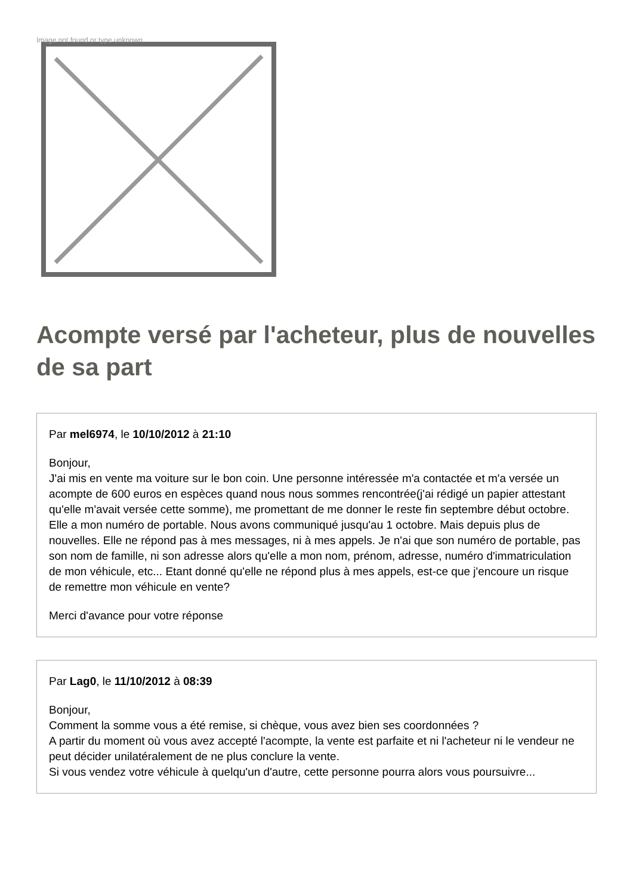Image not found or type unknown
Acompte versé par l'acheteur, plus de nouvelles de sa part
Par mel6974, le 10/10/2012 à 21:10
Bonjour,
J'ai mis en vente ma voiture sur le bon coin. Une personne intéressée m'a contactée et m'a versée un acompte de 600 euros en espèces quand nous nous sommes rencontrée(j'ai rédigé un papier attestant qu'elle m'avait versée cette somme), me promettant de me donner le reste fin septembre début octobre. Elle a mon numéro de portable. Nous avons communiqué jusqu'au 1 octobre. Mais depuis plus de nouvelles. Elle ne répond pas à mes messages, ni à mes appels. Je n'ai que son numéro de portable, pas son nom de famille, ni son adresse alors qu'elle a mon nom, prénom, adresse, numéro d'immatriculation de mon véhicule, etc... Etant donné qu'elle ne répond plus à mes appels, est-ce que j'encoure un risque de remettre mon véhicule en vente?
Merci d'avance pour votre réponse
Par Lag0, le 11/10/2012 à 08:39
Bonjour,
Comment la somme vous a été remise, si chèque, vous avez bien ses coordonnées ?
A partir du moment où vous avez accepté l'acompte, la vente est parfaite et ni l'acheteur ni le vendeur ne peut décider unilatéralement de ne plus conclure la vente.
Si vous vendez votre véhicule à quelqu'un d'autre, cette personne pourra alors vous poursuivre...